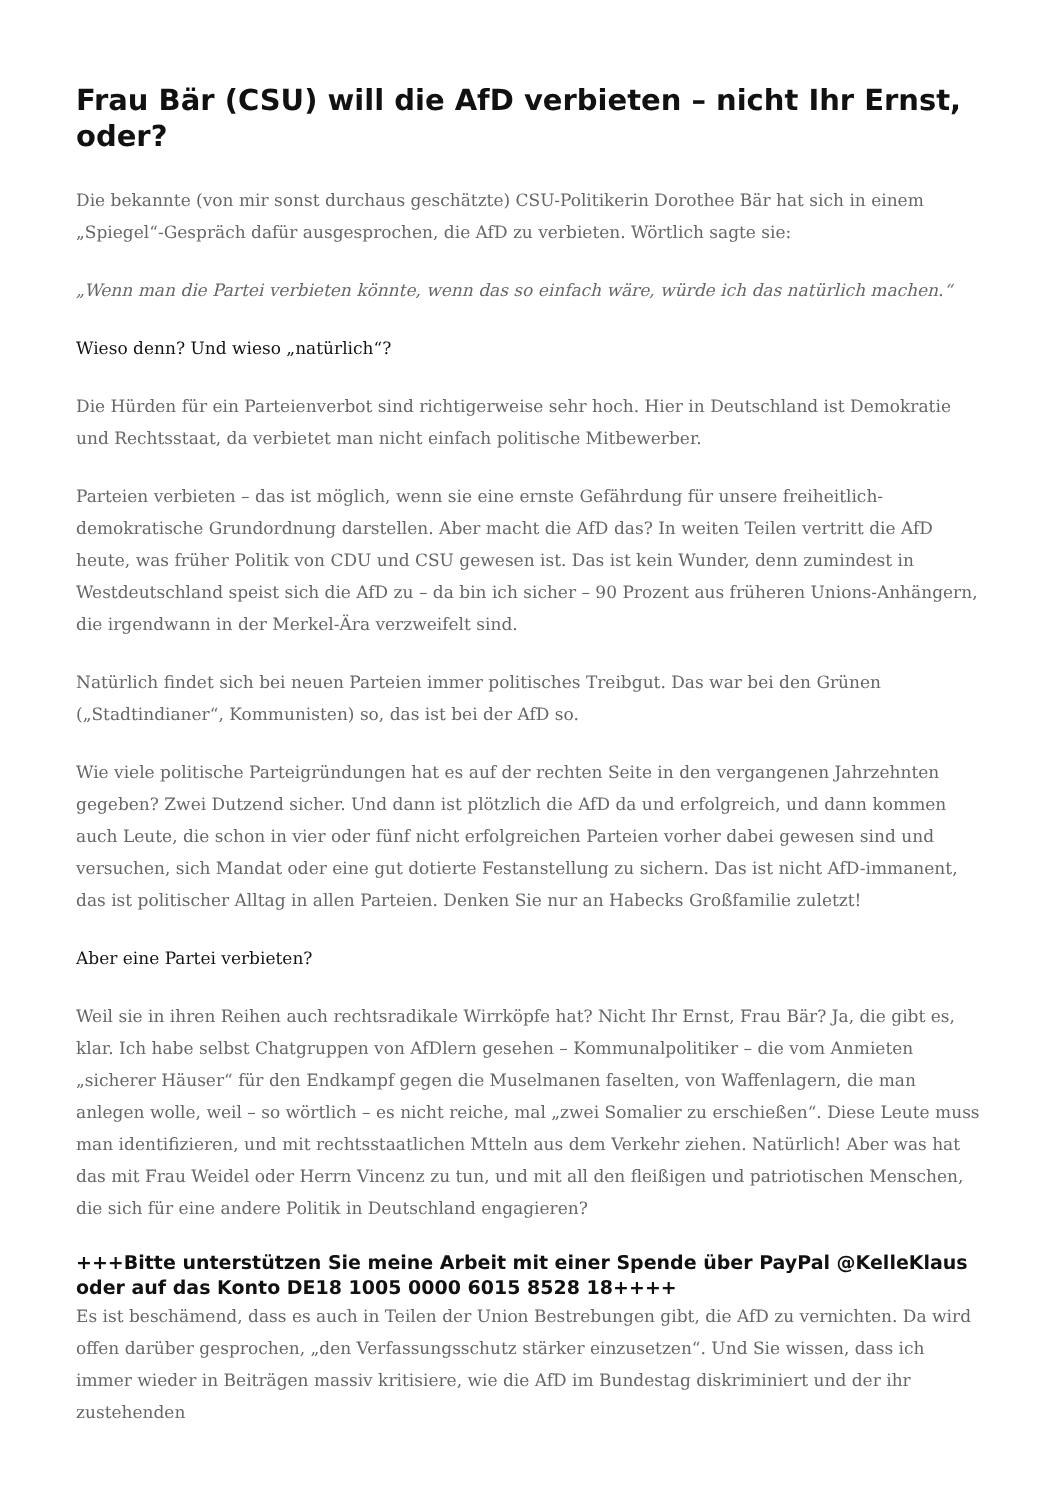Frau Bär (CSU) will die AfD verbieten – nicht Ihr Ernst, oder?
Die bekannte (von mir sonst durchaus geschätzte) CSU-Politikerin Dorothee Bär hat sich in einem „Spiegel“-Gespräch dafür ausgesprochen, die AfD zu verbieten. Wörtlich sagte sie:
„Wenn man die Partei verbieten könnte, wenn das so einfach wäre, würde ich das natürlich machen.“
Wieso denn? Und wieso „natürlich“?
Die Hürden für ein Parteienverbot sind richtigerweise sehr hoch. Hier in Deutschland ist Demokratie und Rechtsstaat, da verbietet man nicht einfach politische Mitbewerber.
Parteien verbieten – das ist möglich, wenn sie eine ernste Gefährdung für unsere freiheitlich-demokratische Grundordnung darstellen. Aber macht die AfD das? In weiten Teilen vertritt die AfD heute, was früher Politik von CDU und CSU gewesen ist. Das ist kein Wunder, denn zumindest in Westdeutschland speist sich die AfD zu – da bin ich sicher – 90 Prozent aus früheren Unions-Anhängern, die irgendwann in der Merkel-Ära verzweifelt sind.
Natürlich findet sich bei neuen Parteien immer politisches Treibgut. Das war bei den Grünen („Stadtindianer“, Kommunisten) so, das ist bei der AfD so.
Wie viele politische Parteigründungen hat es auf der rechten Seite in den vergangenen Jahrzehnten gegeben? Zwei Dutzend sicher. Und dann ist plötzlich die AfD da und erfolgreich, und dann kommen auch Leute, die schon in vier oder fünf nicht erfolgreichen Parteien vorher dabei gewesen sind und versuchen, sich Mandat oder eine gut dotierte Festanstellung zu sichern. Das ist nicht AfD-immanent, das ist politischer Alltag in allen Parteien. Denken Sie nur an Habecks Großfamilie zuletzt!
Aber eine Partei verbieten?
Weil sie in ihren Reihen auch rechtsradikale Wirrköpfe hat? Nicht Ihr Ernst, Frau Bär? Ja, die gibt es, klar. Ich habe selbst Chatgruppen von AfDlern gesehen – Kommunalpolitiker – die vom Anmieten „sicherer Häuser“ für den Endkampf gegen die Muselmanen faselten, von Waffenlagern, die man anlegen wolle, weil – so wörtlich – es nicht reiche, mal „zwei Somalier zu erschießen“. Diese Leute muss man identifizieren, und mit rechtsstaatlichen Mtteln aus dem Verkehr ziehen. Natürlich! Aber was hat das mit Frau Weidel oder Herrn Vincenz zu tun, und mit all den fleißigen und patriotischen Menschen, die sich für eine andere Politik in Deutschland engagieren?
+++Bitte unterstützen Sie meine Arbeit mit einer Spende über PayPal @KelleKlaus oder auf das Konto DE18 1005 0000 6015 8528 18++++
Es ist beschämend, dass es auch in Teilen der Union Bestrebungen gibt, die AfD zu vernichten. Da wird offen darüber gesprochen, „den Verfassungsschutz stärker einzusetzen“. Und Sie wissen, dass ich immer wieder in Beiträgen massiv kritisiere, wie die AfD im Bundestag diskriminiert und der ihr zustehenden